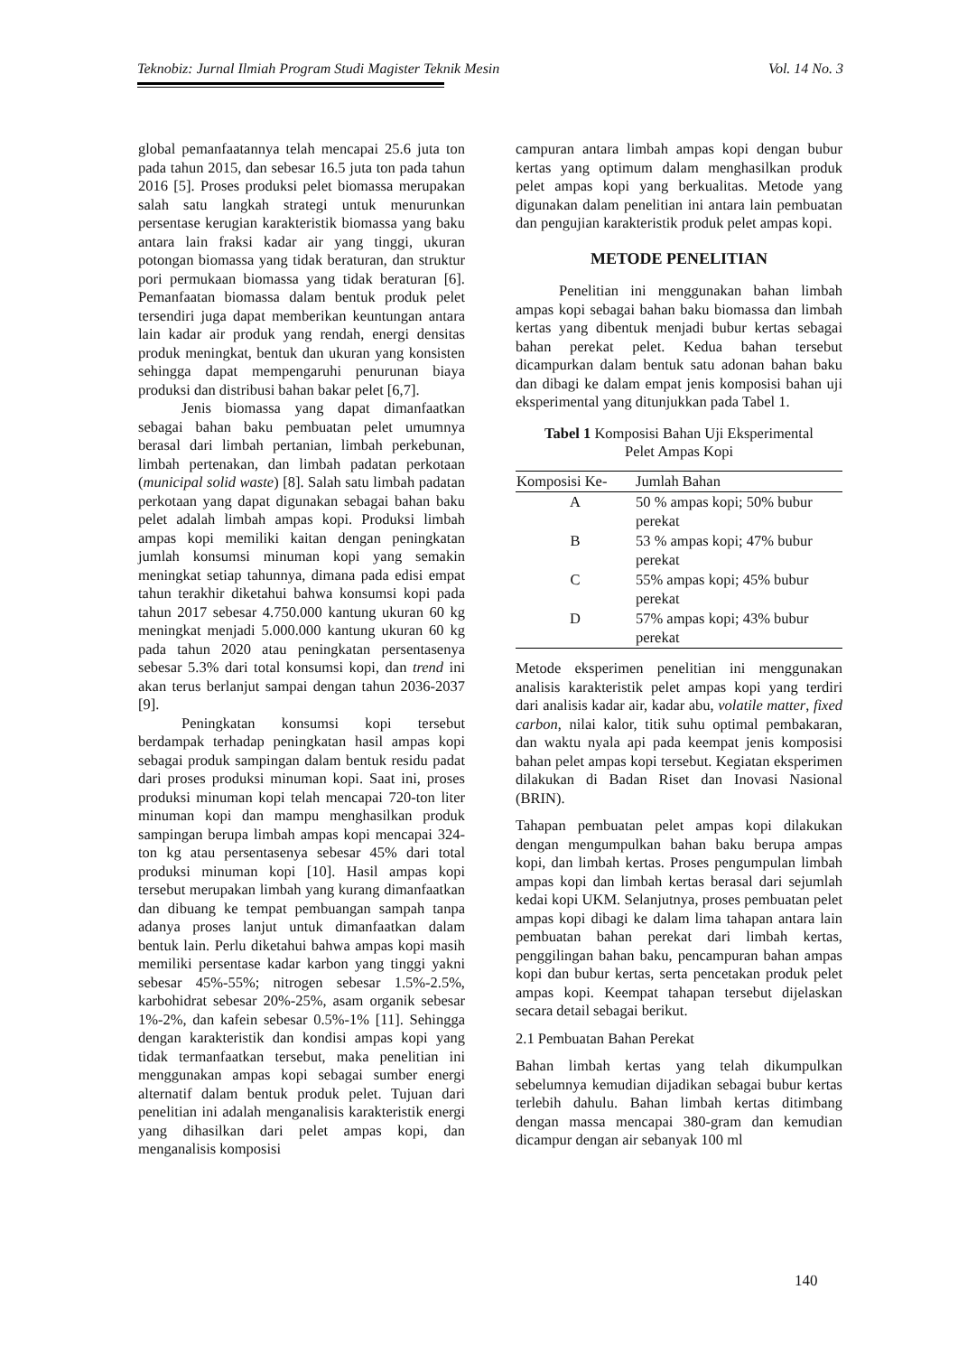Teknobiz: Jurnal Ilmiah Program Studi Magister Teknik Mesin Vol. 14 No. 3
global pemanfaatannya telah mencapai 25.6 juta ton pada tahun 2015, dan sebesar 16.5 juta ton pada tahun 2016 [5]. Proses produksi pelet biomassa merupakan salah satu langkah strategi untuk menurunkan persentase kerugian karakteristik biomassa yang baku antara lain fraksi kadar air yang tinggi, ukuran potongan biomassa yang tidak beraturan, dan struktur pori permukaan biomassa yang tidak beraturan [6]. Pemanfaatan biomassa dalam bentuk produk pelet tersendiri juga dapat memberikan keuntungan antara lain kadar air produk yang rendah, energi densitas produk meningkat, bentuk dan ukuran yang konsisten sehingga dapat mempengaruhi penurunan biaya produksi dan distribusi bahan bakar pelet [6,7].
Jenis biomassa yang dapat dimanfaatkan sebagai bahan baku pembuatan pelet umumnya berasal dari limbah pertanian, limbah perkebunan, limbah pertenakan, dan limbah padatan perkotaan (municipal solid waste) [8]. Salah satu limbah padatan perkotaan yang dapat digunakan sebagai bahan baku pelet adalah limbah ampas kopi. Produksi limbah ampas kopi memiliki kaitan dengan peningkatan jumlah konsumsi minuman kopi yang semakin meningkat setiap tahunnya, dimana pada edisi empat tahun terakhir diketahui bahwa konsumsi kopi pada tahun 2017 sebesar 4.750.000 kantung ukuran 60 kg meningkat menjadi 5.000.000 kantung ukuran 60 kg pada tahun 2020 atau peningkatan persentasenya sebesar 5.3% dari total konsumsi kopi, dan trend ini akan terus berlanjut sampai dengan tahun 2036-2037 [9].
Peningkatan konsumsi kopi tersebut berdampak terhadap peningkatan hasil ampas kopi sebagai produk sampingan dalam bentuk residu padat dari proses produksi minuman kopi. Saat ini, proses produksi minuman kopi telah mencapai 720-ton liter minuman kopi dan mampu menghasilkan produk sampingan berupa limbah ampas kopi mencapai 324-ton kg atau persentasenya sebesar 45% dari total produksi minuman kopi [10]. Hasil ampas kopi tersebut merupakan limbah yang kurang dimanfaatkan dan dibuang ke tempat pembuangan sampah tanpa adanya proses lanjut untuk dimanfaatkan dalam bentuk lain. Perlu diketahui bahwa ampas kopi masih memiliki persentase kadar karbon yang tinggi yakni sebesar 45%-55%; nitrogen sebesar 1.5%-2.5%, karbohidrat sebesar 20%-25%, asam organik sebesar 1%-2%, dan kafein sebesar 0.5%-1% [11]. Sehingga dengan karakteristik dan kondisi ampas kopi yang tidak termanfaatkan tersebut, maka penelitian ini menggunakan ampas kopi sebagai sumber energi alternatif dalam bentuk produk pelet. Tujuan dari penelitian ini adalah menganalisis karakteristik energi yang dihasilkan dari pelet ampas kopi, dan menganalisis komposisi
campuran antara limbah ampas kopi dengan bubur kertas yang optimum dalam menghasilkan produk pelet ampas kopi yang berkualitas. Metode yang digunakan dalam penelitian ini antara lain pembuatan dan pengujian karakteristik produk pelet ampas kopi.
METODE PENELITIAN
Penelitian ini menggunakan bahan limbah ampas kopi sebagai bahan baku biomassa dan limbah kertas yang dibentuk menjadi bubur kertas sebagai bahan perekat pelet. Kedua bahan tersebut dicampurkan dalam bentuk satu adonan bahan baku dan dibagi ke dalam empat jenis komposisi bahan uji eksperimental yang ditunjukkan pada Tabel 1.
Tabel 1 Komposisi Bahan Uji Eksperimental
Pelet Ampas Kopi
| Komposisi Ke- | Jumlah Bahan |
| --- | --- |
| A | 50 % ampas kopi; 50% bubur perekat |
| B | 53 % ampas kopi; 47% bubur perekat |
| C | 55% ampas kopi; 45% bubur perekat |
| D | 57% ampas kopi; 43% bubur perekat |
Metode eksperimen penelitian ini menggunakan analisis karakteristik pelet ampas kopi yang terdiri dari analisis kadar air, kadar abu, volatile matter, fixed carbon, nilai kalor, titik suhu optimal pembakaran, dan waktu nyala api pada keempat jenis komposisi bahan pelet ampas kopi tersebut. Kegiatan eksperimen dilakukan di Badan Riset dan Inovasi Nasional (BRIN).
Tahapan pembuatan pelet ampas kopi dilakukan dengan mengumpulkan bahan baku berupa ampas kopi, dan limbah kertas. Proses pengumpulan limbah ampas kopi dan limbah kertas berasal dari sejumlah kedai kopi UKM. Selanjutnya, proses pembuatan pelet ampas kopi dibagi ke dalam lima tahapan antara lain pembuatan bahan perekat dari limbah kertas, penggilingan bahan baku, pencampuran bahan ampas kopi dan bubur kertas, serta pencetakan produk pelet ampas kopi. Keempat tahapan tersebut dijelaskan secara detail sebagai berikut.
2.1 Pembuatan Bahan Perekat
Bahan limbah kertas yang telah dikumpulkan sebelumnya kemudian dijadikan sebagai bubur kertas terlebih dahulu. Bahan limbah kertas ditimbang dengan massa mencapai 380-gram dan kemudian dicampur dengan air sebanyak 100 ml
140